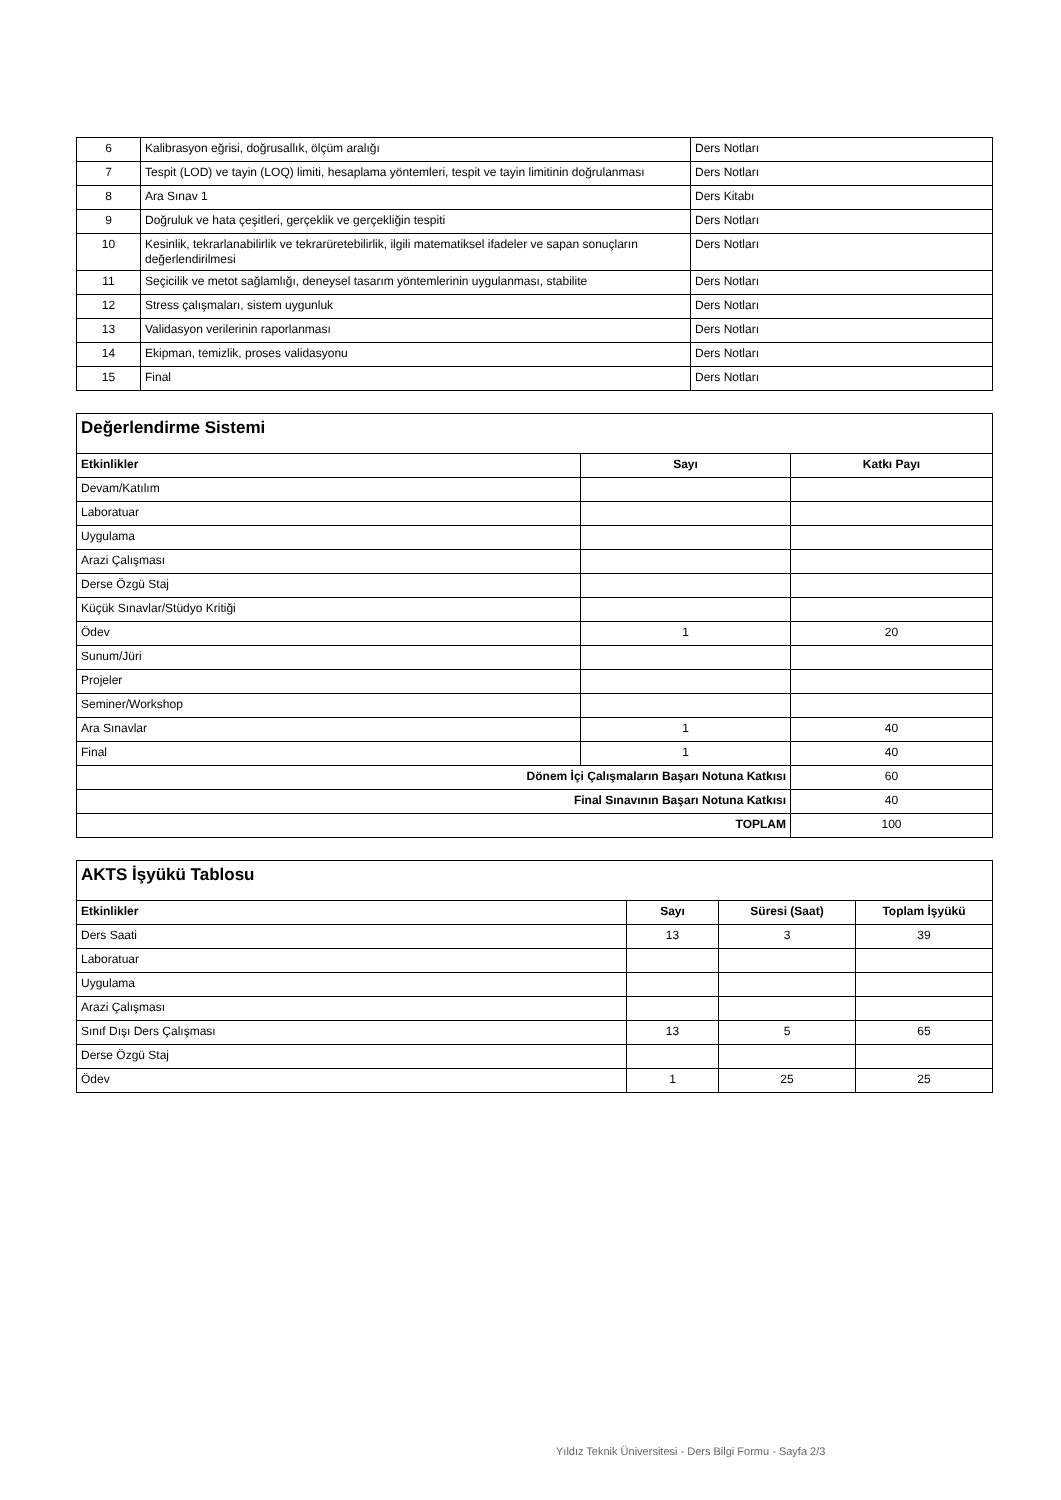| 6 | Kalibrasyon eğrisi, doğrusallık, ölçüm aralığı | Ders Notları |
| 7 | Tespit (LOD) ve tayin (LOQ) limiti, hesaplama yöntemleri, tespit ve tayin limitinin doğrulanması | Ders Notları |
| 8 | Ara Sınav 1 | Ders Kitabı |
| 9 | Doğruluk ve hata çeşitleri, gerçeklik ve gerçekliğin tespiti | Ders Notları |
| 10 | Kesinlik, tekrarlanabilirlik ve tekrarüretebilirlik, ilgili matematiksel ifadeler ve sapan sonuçların değerlendirilmesi | Ders Notları |
| 11 | Seçicilik ve metot sağlamlığı, deneysel tasarım yöntemlerinin uygulanması, stabilite | Ders Notları |
| 12 | Stress çalışmaları, sistem uygunluk | Ders Notları |
| 13 | Validasyon verilerinin raporlanması | Ders Notları |
| 14 | Ekipman, temizlik, proses validasyonu | Ders Notları |
| 15 | Final | Ders Notları |
| Değerlendirme Sistemi | | |
| Etkinlikler | Sayı | Katkı Payı |
| Devam/Katılım | | |
| Laboratuar | | |
| Uygulama | | |
| Arazi Çalışması | | |
| Derse Özgü Staj | | |
| Küçük Sınavlar/Stüdyo Kritiği | | |
| Ödev | 1 | 20 |
| Sunum/Jüri | | |
| Projeler | | |
| Seminer/Workshop | | |
| Ara Sınavlar | 1 | 40 |
| Final | 1 | 40 |
| Dönem İçi Çalışmaların Başarı Notuna Katkısı | | 60 |
| Final Sınavının Başarı Notuna Katkısı | | 40 |
| TOPLAM | | 100 |
| AKTS İşyükü Tablosu | | | |
| Etkinlikler | Sayı | Süresi (Saat) | Toplam İşyükü |
| Ders Saati | 13 | 3 | 39 |
| Laboratuar | | | |
| Uygulama | | | |
| Arazi Çalışması | | | |
| Sınıf Dışı Ders Çalışması | 13 | 5 | 65 |
| Derse Özgü Staj | | | |
| Ödev | 1 | 25 | 25 |
Yıldız Teknik Üniversitesi - Ders Bilgi Formu - Sayfa 2/3